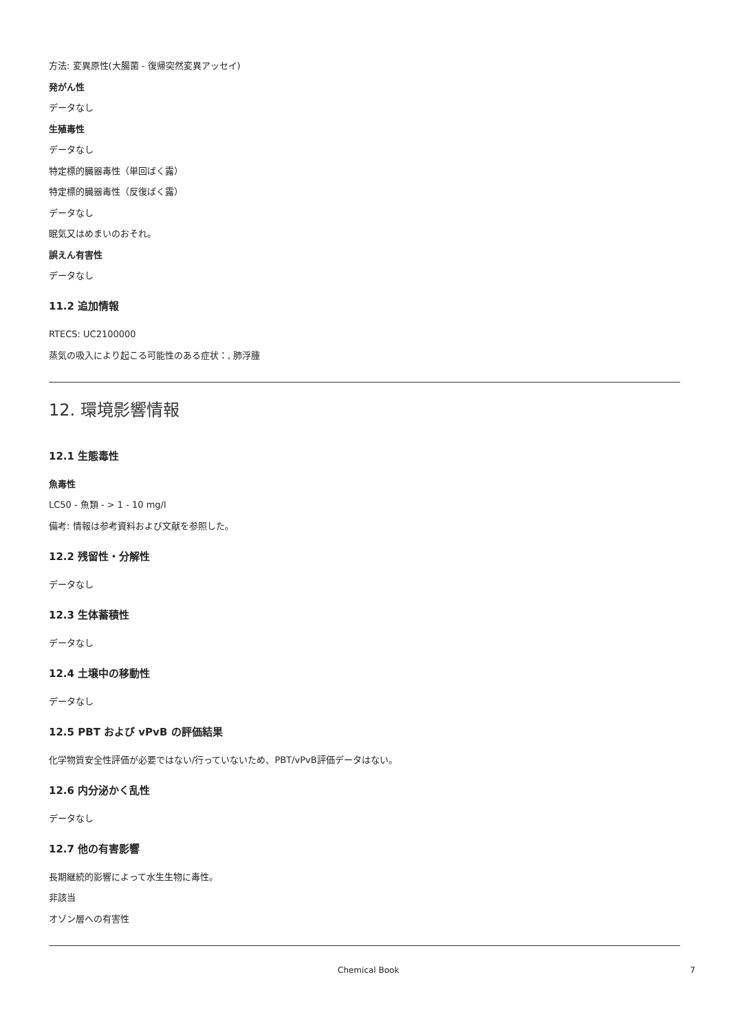方法: 変異原性(大腸菌 - 復帰突然変異アッセイ)
発がん性
データなし
生殖毒性
データなし
特定標的臓器毒性（単回ばく露）
特定標的臓器毒性（反復ばく露）
データなし
眠気又はめまいのおそれ。
誤えん有害性
データなし
11.2 追加情報
RTECS: UC2100000
蒸気の吸入により起こる可能性のある症状：, 肺浮腫
12. 環境影響情報
12.1 生態毒性
魚毒性
LC50 - 魚類 - > 1 - 10 mg/l
備考: 情報は参考資料および文献を参照した。
12.2 残留性・分解性
データなし
12.3 生体蓄積性
データなし
12.4 土壌中の移動性
データなし
12.5 PBT および vPvB の評価結果
化学物質安全性評価が必要ではない/行っていないため、PBT/vPvB評価データはない。
12.6 内分泌かく乱性
データなし
12.7 他の有害影響
長期継続的影響によって水生生物に毒性。
非該当
オゾン層への有害性
Chemical Book 7